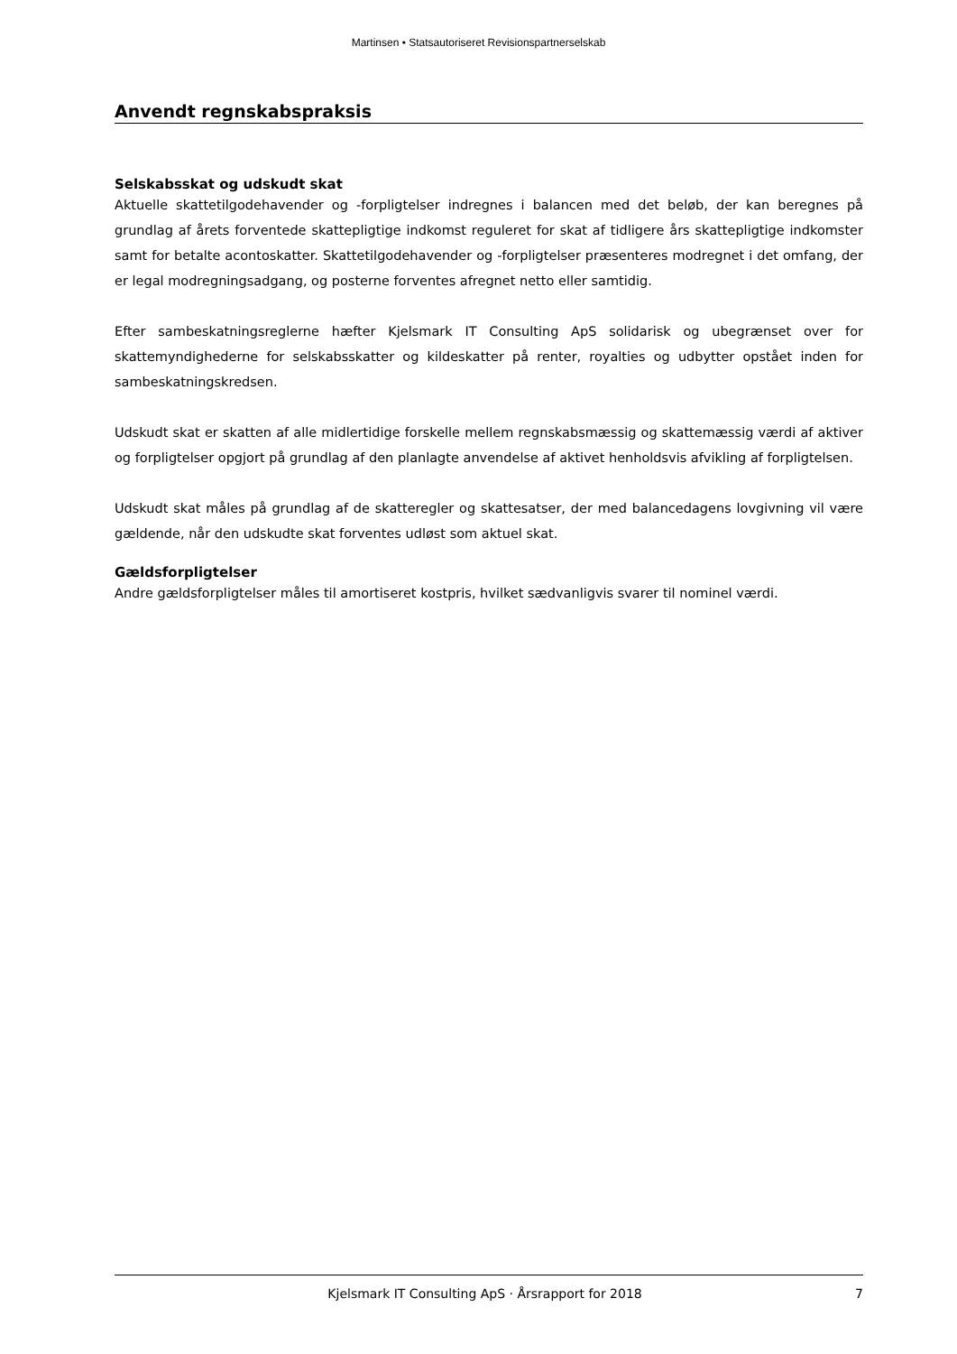Martinsen • Statsautoriseret Revisionspartnerselskab
Anvendt regnskabspraksis
Selskabsskat og udskudt skat
Aktuelle skattetilgodehavender og -forpligtelser indregnes i balancen med det beløb, der kan beregnes på grundlag af årets forventede skattepligtige indkomst reguleret for skat af tidligere års skattepligtige indkomster samt for betalte acontoskatter. Skattetilgodehavender og -forpligtelser præsenteres modregnet i det omfang, der er legal modregningsadgang, og posterne forventes afregnet netto eller samtidig.
Efter sambeskatningsreglerne hæfter Kjelsmark IT Consulting ApS solidarisk og ubegrænset over for skattemyndighederne for selskabsskatter og kildeskatter på renter, royalties og udbytter opstået inden for sambeskatningskredsen.
Udskudt skat er skatten af alle midlertidige forskelle mellem regnskabsmæssig og skattemæssig værdi af aktiver og forpligtelser opgjort på grundlag af den planlagte anvendelse af aktivet henholdsvis afvikling af forpligtelsen.
Udskudt skat måles på grundlag af de skatteregler og skattesatser, der med balancedagens lovgivning vil være gældende, når den udskudte skat forventes udløst som aktuel skat.
Gældsforpligtelser
Andre gældsforpligtelser måles til amortiseret kostpris, hvilket sædvanligvis svarer til nominel værdi.
Kjelsmark IT Consulting ApS · Årsrapport for 2018 7